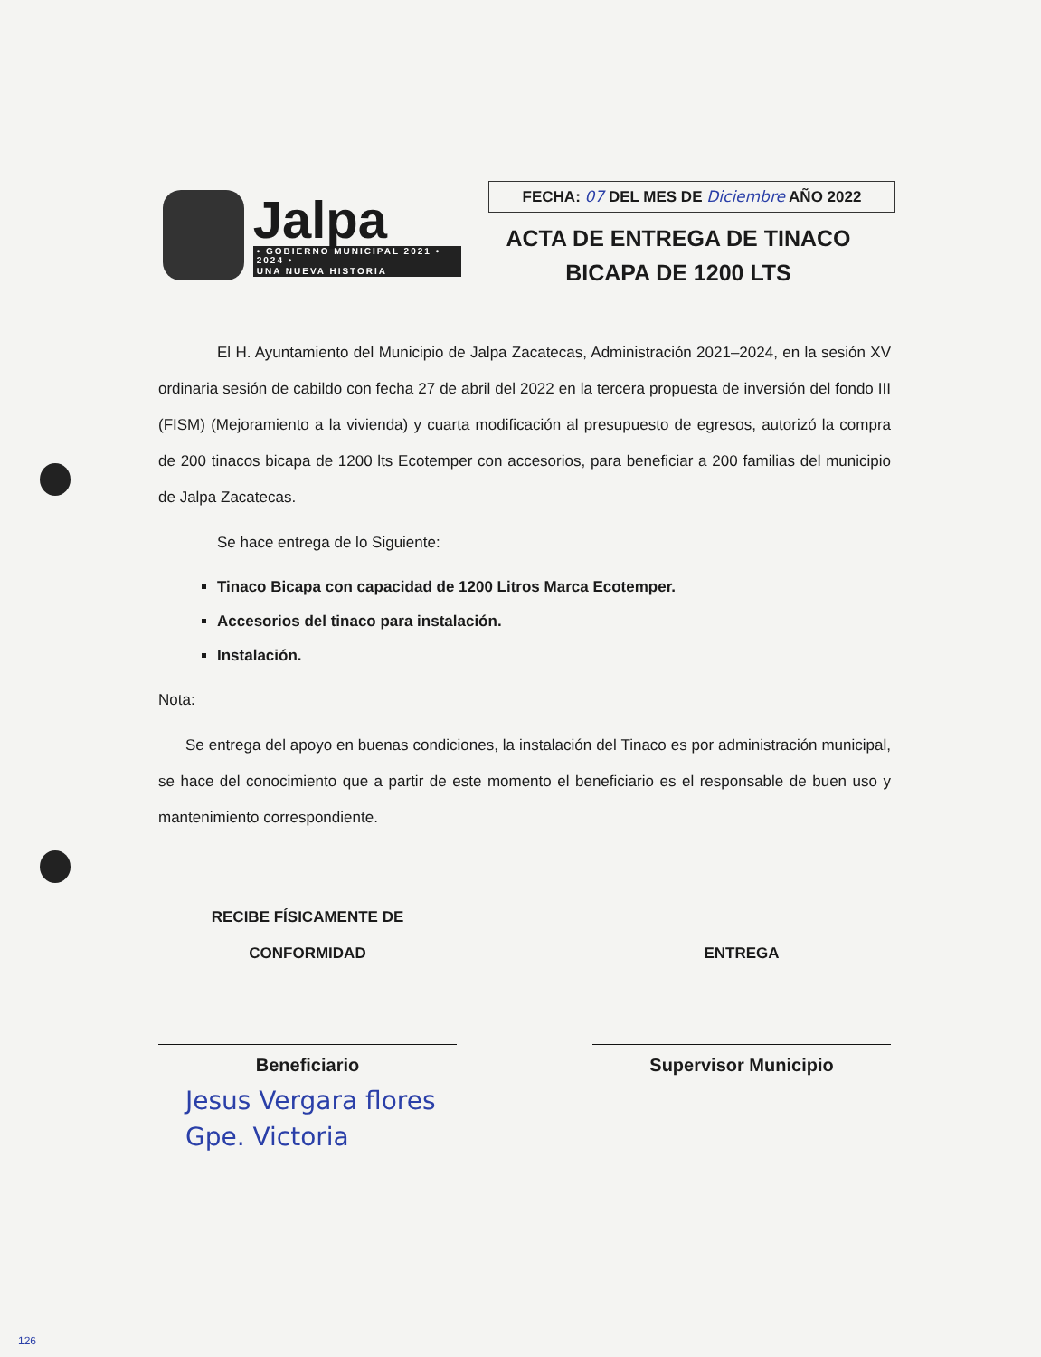Jalpa
• GOBIERNO MUNICIPAL 2021 • 2024 •
UNA NUEVA HISTORIA
FECHA: 07 DEL MES DE Diciembre AÑO 2022
ACTA DE ENTREGA DE TINACO
BICAPA DE 1200 LTS
El H. Ayuntamiento del Municipio de Jalpa Zacatecas, Administración 2021–2024, en la sesión XV ordinaria sesión de cabildo con fecha 27 de abril del 2022 en la tercera propuesta de inversión del fondo III (FISM) (Mejoramiento a la vivienda) y cuarta modificación al presupuesto de egresos, autorizó la compra de 200 tinacos bicapa de 1200 lts Ecotemper con accesorios, para beneficiar a 200 familias del municipio de Jalpa Zacatecas.
Se hace entrega de lo Siguiente:
Tinaco Bicapa con capacidad de 1200 Litros Marca Ecotemper.
Accesorios del tinaco para instalación.
Instalación.
Nota:
Se entrega del apoyo en buenas condiciones, la instalación del Tinaco es por administración municipal, se hace del conocimiento que a partir de este momento el beneficiario es el responsable de buen uso y mantenimiento correspondiente.
RECIBE FÍSICAMENTE DE
CONFORMIDAD
Beneficiario
ENTREGA
Supervisor Municipio
Jesus Vergara flores
Gpe. Victoria
126